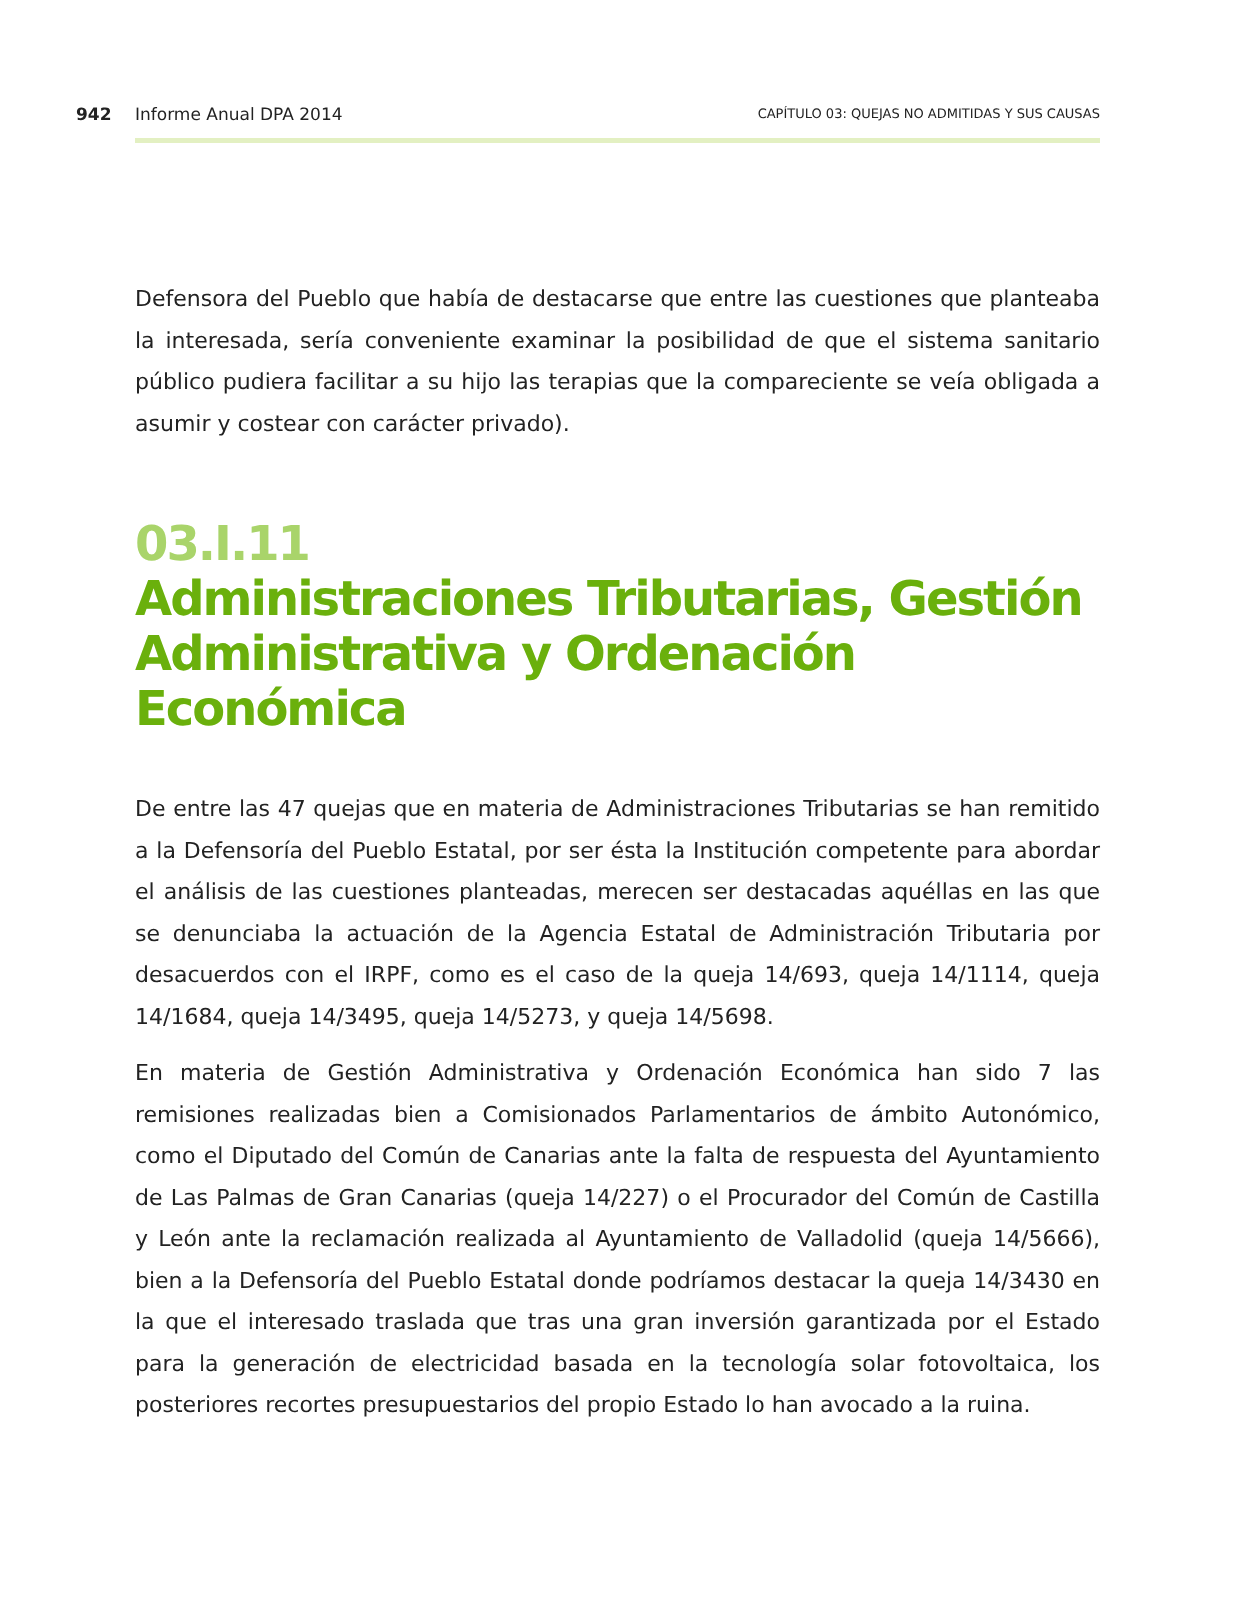942 Informe Anual DPA 2014 CAPÍTULO 03: QUEJAS NO ADMITIDAS Y SUS CAUSAS
Defensora del Pueblo que había de destacarse que entre las cuestiones que planteaba la interesada, sería conveniente examinar la posibilidad de que el sistema sanitario público pudiera facilitar a su hijo las terapias que la compareciente se veía obligada a asumir y costear con carácter privado).
03.I.11
Administraciones Tributarias, Gestión Administrativa y Ordenación Económica
De entre las 47 quejas que en materia de Administraciones Tributarias se han remitido a la Defensoría del Pueblo Estatal, por ser ésta la Institución competente para abordar el análisis de las cuestiones planteadas, merecen ser destacadas aquéllas en las que se denunciaba la actuación de la Agencia Estatal de Administración Tributaria por desacuerdos con el IRPF, como es el caso de la queja 14/693, queja 14/1114, queja 14/1684, queja 14/3495, queja 14/5273, y queja 14/5698.
En materia de Gestión Administrativa y Ordenación Económica han sido 7 las remisiones realizadas bien a Comisionados Parlamentarios de ámbito Autonómico, como el Diputado del Común de Canarias ante la falta de respuesta del Ayuntamiento de Las Palmas de Gran Canarias (queja 14/227) o el Procurador del Común de Castilla y León ante la reclamación realizada al Ayuntamiento de Valladolid (queja 14/5666), bien a la Defensoría del Pueblo Estatal donde podríamos destacar la queja 14/3430 en la que el interesado traslada que tras una gran inversión garantizada por el Estado para la generación de electricidad basada en la tecnología solar fotovoltaica, los posteriores recortes presupuestarios del propio Estado lo han avocado a la ruina.